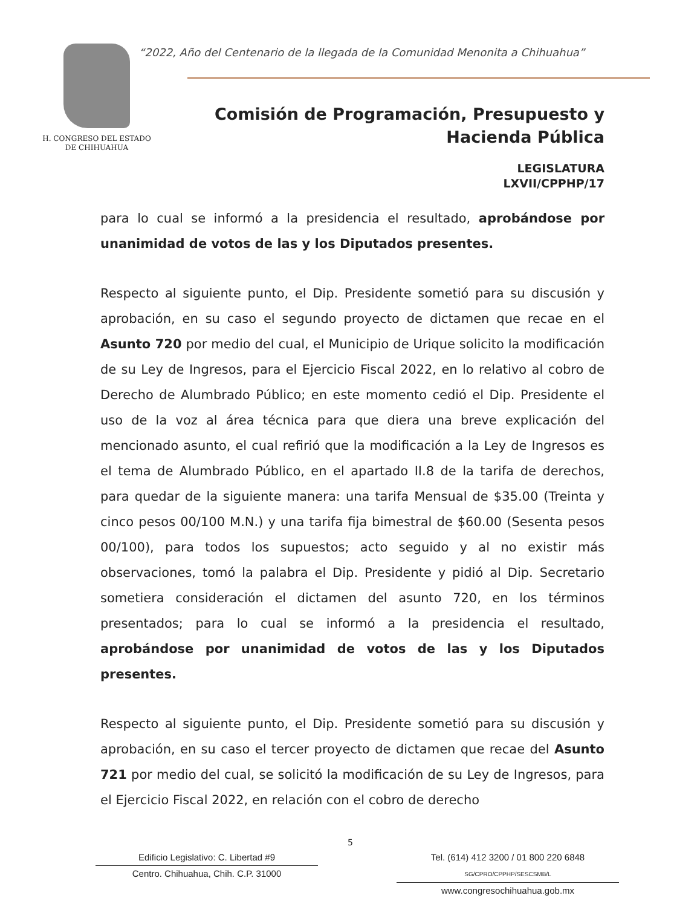H. CONGRESO DEL ESTADO
DE CHIHUAHUA
“2022, Año del Centenario de la llegada de la Comunidad Menonita a Chihuahua”
Comisión de Programación, Presupuesto y
Hacienda Pública
LEGISLATURA
LXVII/CPPHP/17
para lo cual se informó a la presidencia el resultado, aprobándose por unanimidad de votos de las y los Diputados presentes.
Respecto al siguiente punto, el Dip. Presidente sometió para su discusión y aprobación, en su caso el segundo proyecto de dictamen que recae en el Asunto 720 por medio del cual, el Municipio de Urique solicito la modificación de su Ley de Ingresos, para el Ejercicio Fiscal 2022, en lo relativo al cobro de Derecho de Alumbrado Público; en este momento cedió el Dip. Presidente el uso de la voz al área técnica para que diera una breve explicación del mencionado asunto, el cual refirió que la modificación a la Ley de Ingresos es el tema de Alumbrado Público, en el apartado II.8 de la tarifa de derechos, para quedar de la siguiente manera: una tarifa Mensual de $35.00 (Treinta y cinco pesos 00/100 M.N.) y una tarifa fija bimestral de $60.00 (Sesenta pesos 00/100), para todos los supuestos; acto seguido y al no existir más observaciones, tomó la palabra el Dip. Presidente y pidió al Dip. Secretario sometiera consideración el dictamen del asunto 720, en los términos presentados; para lo cual se informó a la presidencia el resultado, aprobándose por unanimidad de votos de las y los Diputados presentes.
Respecto al siguiente punto, el Dip. Presidente sometió para su discusión y aprobación, en su caso el tercer proyecto de dictamen que recae del Asunto 721 por medio del cual, se solicitó la modificación de su Ley de Ingresos, para el Ejercicio Fiscal 2022, en relación con el cobro de derecho
5
Edificio Legislativo: C. Libertad #9
Centro. Chihuahua, Chih. C.P. 31000
Tel. (614) 412 3200 / 01 800 220 6848 SG/CPRO/CPPHP/SESCSMB/L
www.congresochihuahua.gob.mx